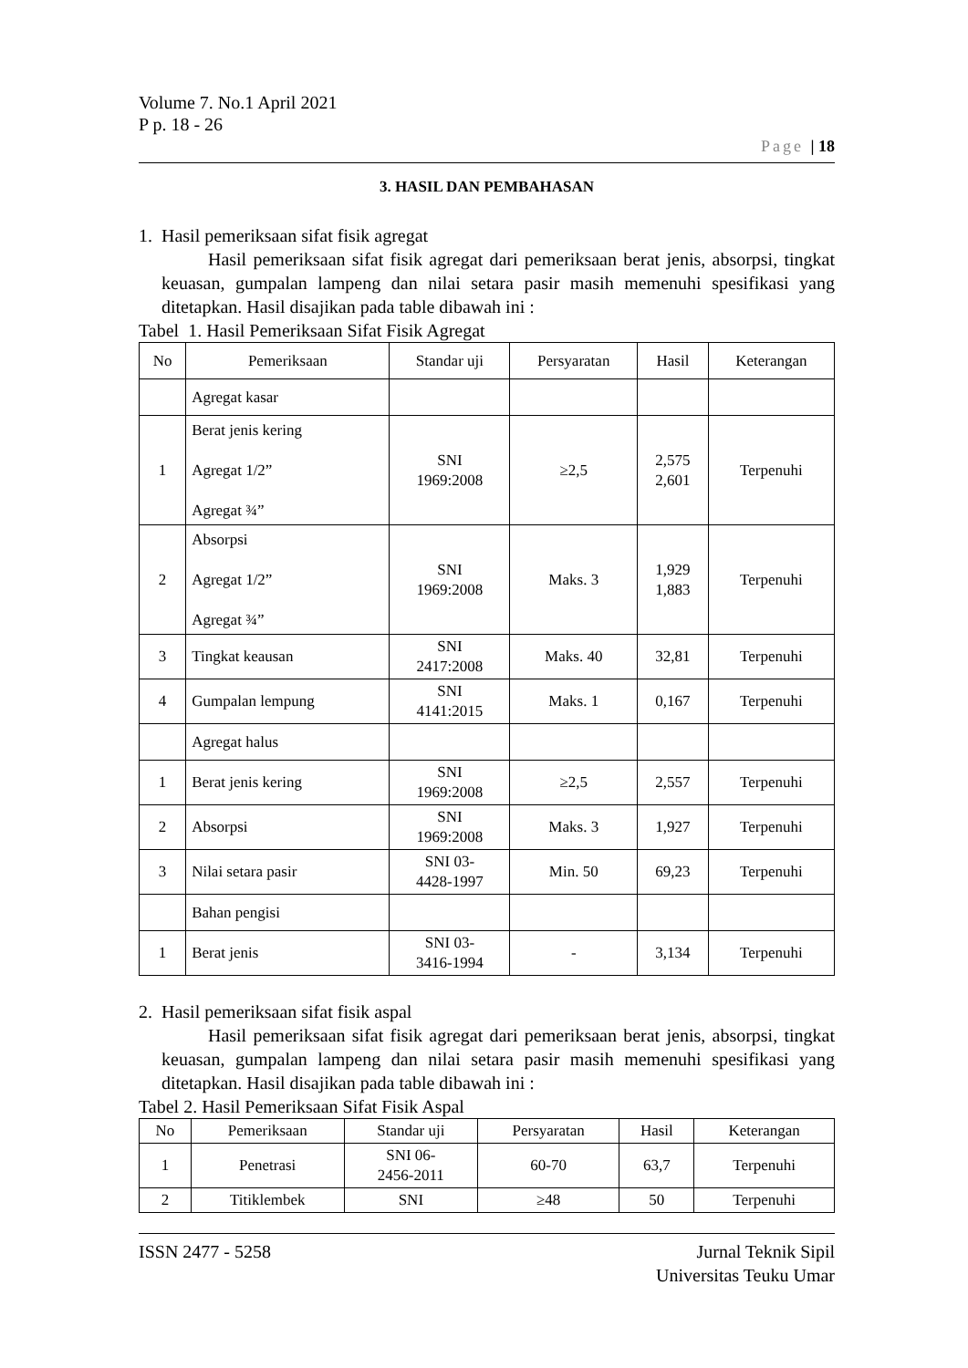Volume 7. No.1 April 2021
P p. 18 - 26
Page | 18
3. HASIL DAN PEMBAHASAN
1. Hasil pemeriksaan sifat fisik agregat
Hasil pemeriksaan sifat fisik agregat dari pemeriksaan berat jenis, absorpsi, tingkat keuasan, gumpalan lampeng dan nilai setara pasir masih memenuhi spesifikasi yang ditetapkan. Hasil disajikan pada table dibawah ini :
Tabel 1. Hasil Pemeriksaan Sifat Fisik Agregat
| No | Pemeriksaan | Standar uji | Persyaratan | Hasil | Keterangan |
| --- | --- | --- | --- | --- | --- |
| | Agregat kasar | | | | |
| 1 | Berat jenis kering Agregat 1/2” Agregat ¾” | SNI 1969:2008 | ≥2,5 | 2,575 2,601 | Terpenuhi |
| 2 | Absorpsi Agregat 1/2” Agregat ¾” | SNI 1969:2008 | Maks. 3 | 1,929 1,883 | Terpenuhi |
| 3 | Tingkat keausan | SNI 2417:2008 | Maks. 40 | 32,81 | Terpenuhi |
| 4 | Gumpalan lempung | SNI 4141:2015 | Maks. 1 | 0,167 | Terpenuhi |
| | Agregat halus | | | | |
| 1 | Berat jenis kering | SNI 1969:2008 | ≥2,5 | 2,557 | Terpenuhi |
| 2 | Absorpsi | SNI 1969:2008 | Maks. 3 | 1,927 | Terpenuhi |
| 3 | Nilai setara pasir | SNI 03- 4428-1997 | Min. 50 | 69,23 | Terpenuhi |
| | Bahan pengisi | | | | |
| 1 | Berat jenis | SNI 03- 3416-1994 | - | 3,134 | Terpenuhi |
2. Hasil pemeriksaan sifat fisik aspal
Hasil pemeriksaan sifat fisik agregat dari pemeriksaan berat jenis, absorpsi, tingkat keuasan, gumpalan lampeng dan nilai setara pasir masih memenuhi spesifikasi yang ditetapkan. Hasil disajikan pada table dibawah ini :
Tabel 2. Hasil Pemeriksaan Sifat Fisik Aspal
| No | Pemeriksaan | Standar uji | Persyaratan | Hasil | Keterangan |
| --- | --- | --- | --- | --- | --- |
| 1 | Penetrasi | SNI 06- 2456-2011 | 60-70 | 63,7 | Terpenuhi |
| 2 | Titiklembek | SNI | ≥48 | 50 | Terpenuhi |
ISSN 2477 - 5258 Jurnal Teknik Sipil
Universitas Teuku Umar